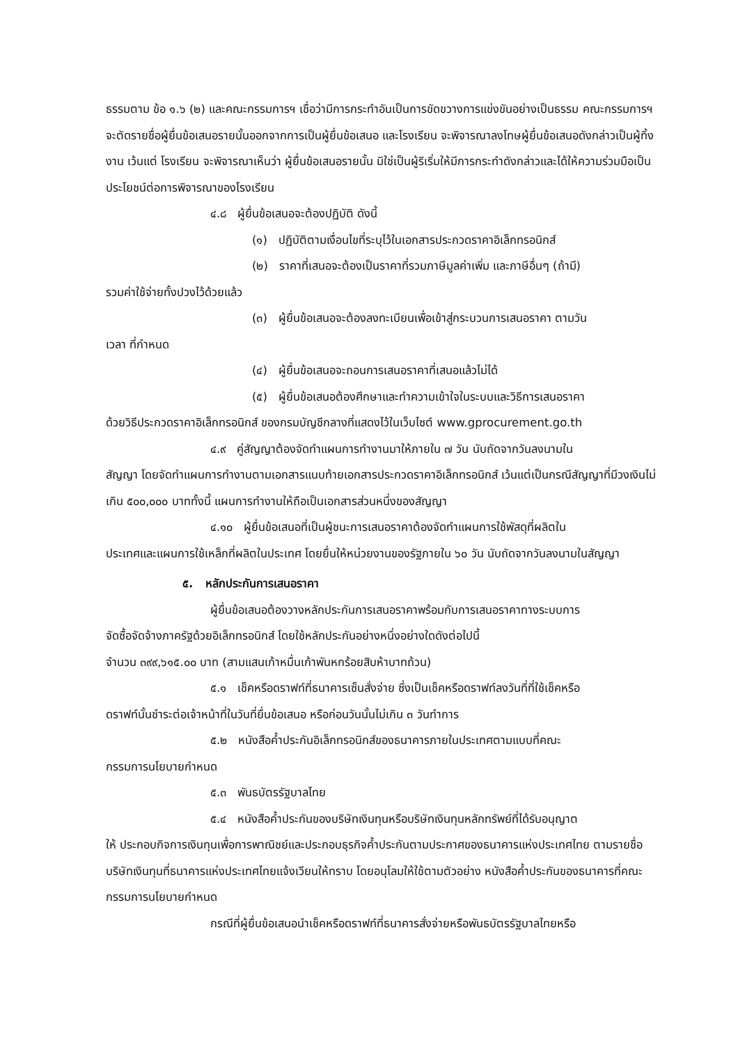ธรรมตาม ข้อ ๑.๖ (๒) และคณะกรรมการฯ เชื่อว่ามีการกระทำอันเป็นการขัดขวางการแข่งขันอย่างเป็นธรรม คณะกรรมการฯ จะตัดรายชื่อผู้ยื่นข้อเสนอรายนั้นออกจากการเป็นผู้ยื่นข้อเสนอ และโรงเรียน จะพิจารณาลงโทษผู้ยื่นข้อเสนอดังกล่าวเป็นผู้ทิ้งงาน เว้นแต่ โรงเรียน จะพิจารณาเห็นว่า ผู้ยื่นข้อเสนอรายนั้น มิใช่เป็นผู้ริเริ่มให้มีการกระทำดังกล่าวและได้ให้ความร่วมมือเป็นประโยชน์ต่อการพิจารณาของโรงเรียน
๔.๘ ผู้ยื่นข้อเสนอจะต้องปฏิบัติ ดังนี้
(๑) ปฏิบัติตามเงื่อนไขที่ระบุไว้ในเอกสารประกวดราคาอิเล็กทรอนิกส์
(๒) ราคาที่เสนอจะต้องเป็นราคาที่รวมภาษีมูลค่าเพิ่ม และภาษีอื่นๆ (ถ้ามี)
รวมค่าใช้จ่ายทั้งปวงไว้ด้วยแล้ว
(๓) ผู้ยื่นข้อเสนอจะต้องลงทะเบียนเพื่อเข้าสู่กระบวนการเสนอราคา ตามวัน
เวลา ที่กำหนด
(๔) ผู้ยื่นข้อเสนอจะถอนการเสนอราคาที่เสนอแล้วไม่ได้
(๕) ผู้ยื่นข้อเสนอต้องศึกษาและทำความเข้าใจในระบบและวิธีการเสนอราคา
ด้วยวิธีประกวดราคาอิเล็กทรอนิกส์ ของกรมบัญชีกลางที่แสดงไว้ในเว็บไซต์ www.gprocurement.go.th
๔.๙ คู่สัญญาต้องจัดทำแผนการทำงานมาให้ภายใน ๗ วัน นับถัดจากวันลงนามใน
สัญญา โดยจัดทำแผนการทำงานตามเอกสารแนบท้ายเอกสารประกวดราคาอิเล็กทรอนิกส์ เว้นแต่เป็นกรณีสัญญาที่มีวงเงินไม่เกิน ๕๐๐,๐๐๐ บาททั้งนี้ แผนการทำงานให้ถือเป็นเอกสารส่วนหนึ่งของสัญญา
๔.๑๐ ผู้ยื่นข้อเสนอที่เป็นผู้ชนะการเสนอราคาต้องจัดทำแผนการใช้พัสดุที่ผลิตใน
ประเทศและแผนการใช้เหล็กที่ผลิตในประเทศ โดยยื่นให้หน่วยงานของรัฐภายใน ๖๐ วัน นับถัดจากวันลงนามในสัญญา
๕. หลักประกันการเสนอราคา
ผู้ยื่นข้อเสนอต้องวางหลักประกันการเสนอราคาพร้อมกับการเสนอราคาทางระบบการ
จัดซื้อจัดจ้างภาครัฐด้วยอิเล็กทรอนิกส์ โดยใช้หลักประกันอย่างหนึ่งอย่างใดดังต่อไปนี้
จำนวน ๓๙๙,๖๑๕.๐๐ บาท (สามแสนเก้าหมื่นเก้าพันหกร้อยสิบห้าบาทถ้วน)
๕.๑ เช็คหรือดราฟท์ที่ธนาคารเซ็นสั่งจ่าย ซึ่งเป็นเช็คหรือดราฟท์ลงวันที่ที่ใช้เช็คหรือ
ดราฟท์นั้นชำระต่อเจ้าหน้าที่ในวันที่ยื่นข้อเสนอ หรือก่อนวันนั้นไม่เกิน ๓ วันทำการ
๕.๒ หนังสือค้ำประกันอิเล็กทรอนิกส์ของธนาคารภายในประเทศตามแบบที่คณะ
กรรมการนโยบายกำหนด
๕.๓ พันธบัตรรัฐบาลไทย
๕.๔ หนังสือค้ำประกันของบริษัทเงินทุนหรือบริษัทเงินทุนหลักทรัพย์ที่ได้รับอนุญาต
ให้ ประกอบกิจการเงินทุนเพื่อการพาณิชย์และประกอบธุรกิจค้ำประกันตามประกาศของธนาคารแห่งประเทศไทย ตามรายชื่อบริษัทเงินทุนที่ธนาคารแห่งประเทศไทยแจ้งเวียนให้ทราบ โดยอนุโลมให้ใช้ตามตัวอย่าง หนังสือค้ำประกันของธนาคารที่คณะกรรมการนโยบายกำหนด
กรณีที่ผู้ยื่นข้อเสนอนำเช็คหรือดราฟท์ที่ธนาคารสั่งจ่ายหรือพันธบัตรรัฐบาลไทยหรือ